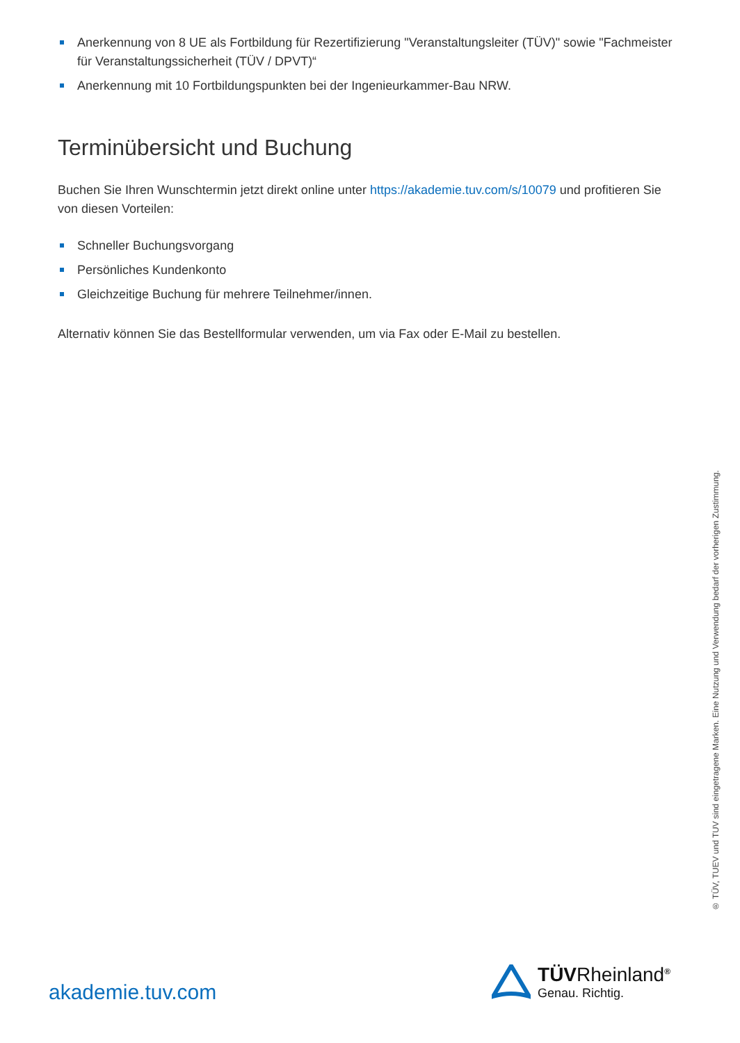Anerkennung von 8 UE als Fortbildung für Rezertifizierung "Veranstaltungsleiter (TÜV)" sowie "Fachmeister für Veranstaltungssicherheit (TÜV / DPVT)“
Anerkennung mit 10 Fortbildungspunkten bei der Ingenieurkammer-Bau NRW.
Terminübersicht und Buchung
Buchen Sie Ihren Wunschtermin jetzt direkt online unter https://akademie.tuv.com/s/10079 und profitieren Sie von diesen Vorteilen:
Schneller Buchungsvorgang
Persönliches Kundenkonto
Gleichzeitige Buchung für mehrere Teilnehmer/innen.
Alternativ können Sie das Bestellformular verwenden, um via Fax oder E-Mail zu bestellen.
® TÜV, TUEV und TUV sind eingetragene Marken. Eine Nutzung und Verwendung bedarf der vorherigen Zustimmung.
akademie.tuv.com
TÜVRheinland<sup>®</sup>
Genau. Richtig.